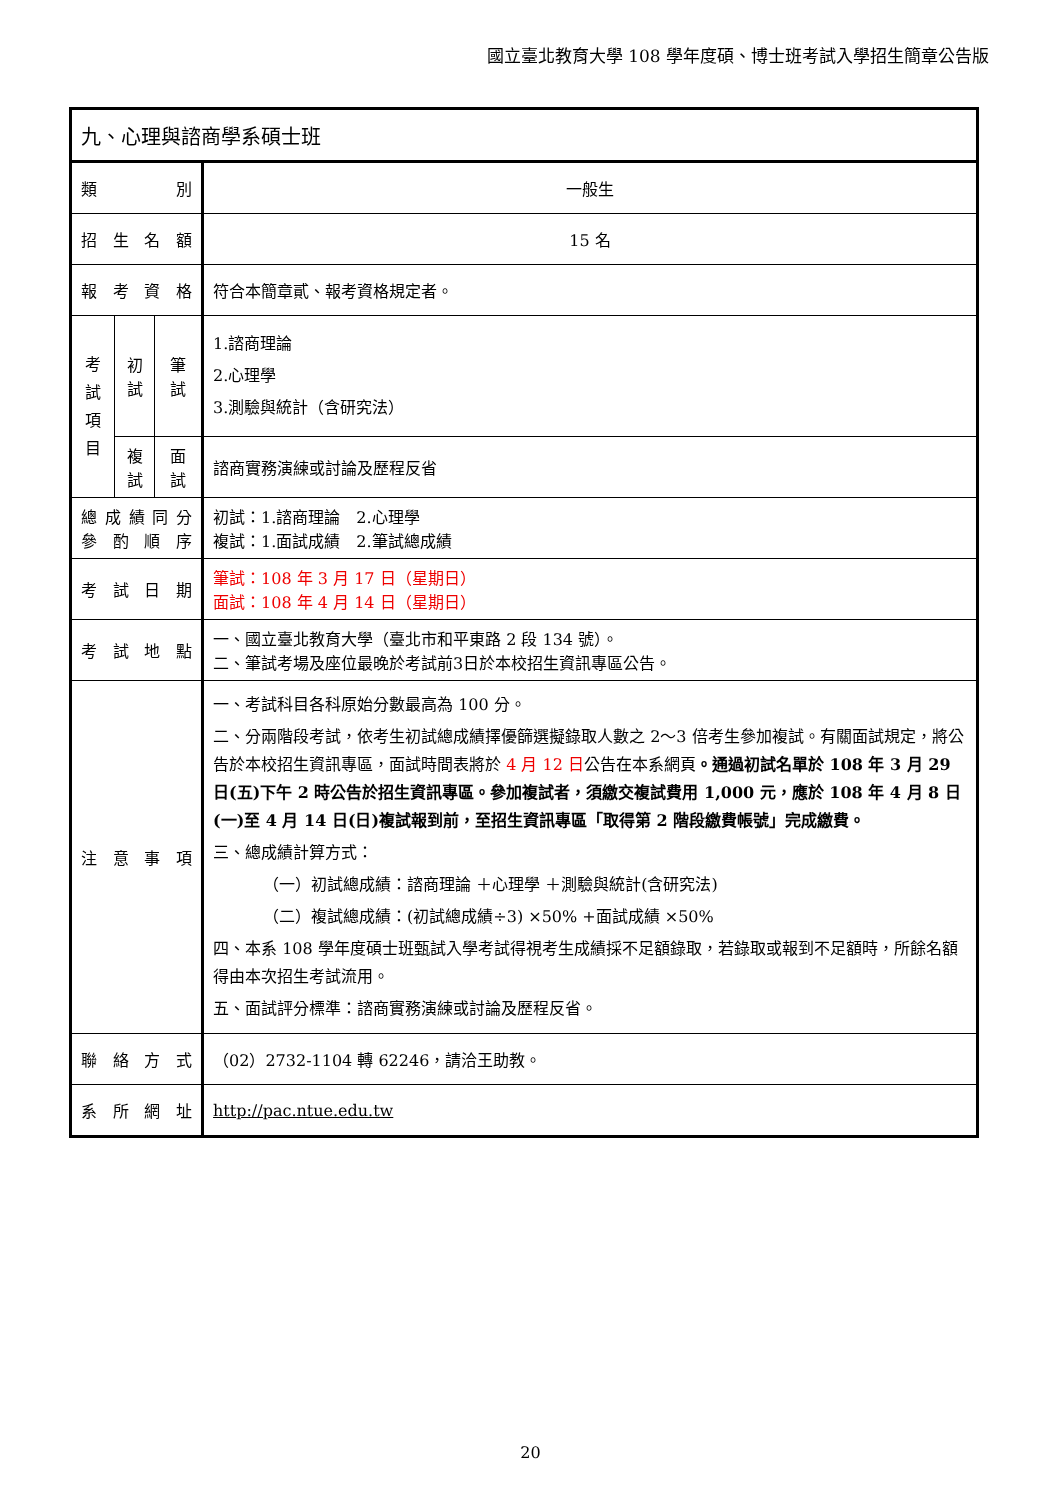國立臺北教育大學 108 學年度碩、博士班考試入學招生簡章公告版
| 九、心理與諮商學系碩士班 | | | |
| 類 別 | | | 一般生 |
| 招 生 名 額 | | | 15 名 |
| 報 考 資 格 | | | 符合本簡章貳、報考資格規定者。 |
| 考 試 項 目 | 初試 | 筆 試 | 1.諮商理論 2.心理學 3.測驗與統計（含研究法） |
| | 複試 | 面 試 | 諮商實務演練或討論及歷程反省 |
| 總 成 績 同 分 參 酌 順 序 | | | 初試：1.諮商理論 2.心理學 複試：1.面試成績 2.筆試總成績 |
| 考 試 日 期 | | | 筆試：108 年 3 月 17 日（星期日） 面試：108 年 4 月 14 日（星期日） |
| 考 試 地 點 | | | 一、國立臺北教育大學（臺北市和平東路 2 段 134 號）。 二、筆試考場及座位最晚於考試前3日於本校招生資訊專區公告。 |
| 注 意 事 項 | | | 一、考試科目各科原始分數最高為 100 分。 二、分兩階段考試，依考生初試總成績擇優篩選擬錄取人數之 2～3 倍考生參加複試。有關面試規定，將公告於本校招生資訊專區，面試時間表將於 4 月 12 日 公告在本系網頁 。通過初試名單於 108 年 3 月 29 日(五)下午 2 時公告於招生資訊專區。參加複試者，須繳交複試費用 1,000 元，應於 108 年 4 月 8 日(一)至 4 月 14 日(日)複試報到前，至招生資訊專區「取得第 2 階段繳費帳號」完成繳費。 三、總成績計算方式： （一）初試總成績：諮商理論 ＋心理學 ＋測驗與統計(含研究法) （二）複試總成績：(初試總成績÷3) ×50% +面試成績 ×50% 四、本系 108 學年度碩士班甄試入學考試得視考生成績採不足額錄取，若錄取或報到不足額時，所餘名額得由本次招生考試流用。 五、面試評分標準：諮商實務演練或討論及歷程反省。 |
| 聯 絡 方 式 | | | （02）2732-1104 轉 62246，請洽王助教。 |
| 系 所 網 址 | | | http://pac.ntue.edu.tw |
20